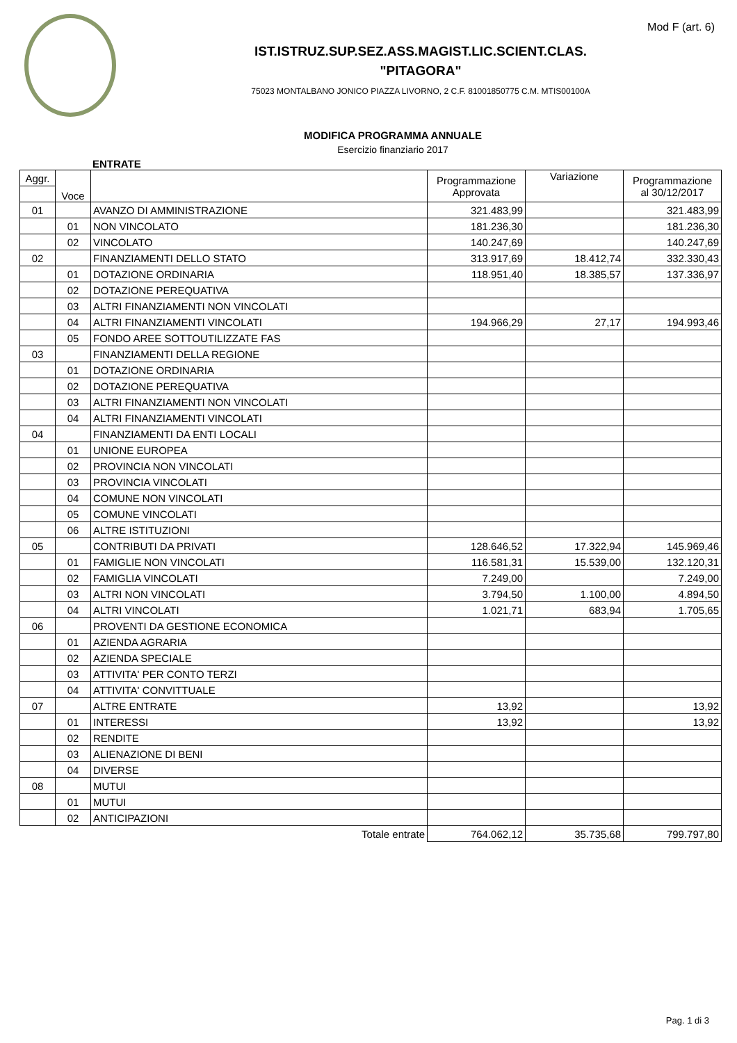Mod F (art. 6)
IST.ISTRUZ.SUP.SEZ.ASS.MAGIST.LIC.SCIENT.CLAS.
"PITAGORA"
75023 MONTALBANO JONICO PIAZZA LIVORNO, 2 C.F. 81001850775 C.M. MTIS00100A
MODIFICA PROGRAMMA ANNUALE
Esercizio finanziario 2017
ENTRATE
| Aggr. | Voce | | Programmazione Approvata | Variazione | Programmazione al 30/12/2017 |
| --- | --- | --- | --- | --- | --- |
| 01 | | AVANZO DI AMMINISTRAZIONE | 321.483,99 | | 321.483,99 |
| | 01 | NON VINCOLATO | 181.236,30 | | 181.236,30 |
| | 02 | VINCOLATO | 140.247,69 | | 140.247,69 |
| 02 | | FINANZIAMENTI DELLO STATO | 313.917,69 | 18.412,74 | 332.330,43 |
| | 01 | DOTAZIONE ORDINARIA | 118.951,40 | 18.385,57 | 137.336,97 |
| | 02 | DOTAZIONE PEREQUATIVA | | | |
| | 03 | ALTRI FINANZIAMENTI NON VINCOLATI | | | |
| | 04 | ALTRI FINANZIAMENTI VINCOLATI | 194.966,29 | 27,17 | 194.993,46 |
| | 05 | FONDO AREE SOTTOUTILIZZATE FAS | | | |
| 03 | | FINANZIAMENTI DELLA REGIONE | | | |
| | 01 | DOTAZIONE ORDINARIA | | | |
| | 02 | DOTAZIONE PEREQUATIVA | | | |
| | 03 | ALTRI FINANZIAMENTI NON VINCOLATI | | | |
| | 04 | ALTRI FINANZIAMENTI VINCOLATI | | | |
| 04 | | FINANZIAMENTI DA ENTI LOCALI | | | |
| | 01 | UNIONE EUROPEA | | | |
| | 02 | PROVINCIA NON VINCOLATI | | | |
| | 03 | PROVINCIA VINCOLATI | | | |
| | 04 | COMUNE NON VINCOLATI | | | |
| | 05 | COMUNE VINCOLATI | | | |
| | 06 | ALTRE ISTITUZIONI | | | |
| 05 | | CONTRIBUTI DA PRIVATI | 128.646,52 | 17.322,94 | 145.969,46 |
| | 01 | FAMIGLIE NON VINCOLATI | 116.581,31 | 15.539,00 | 132.120,31 |
| | 02 | FAMIGLIA VINCOLATI | 7.249,00 | | 7.249,00 |
| | 03 | ALTRI NON VINCOLATI | 3.794,50 | 1.100,00 | 4.894,50 |
| | 04 | ALTRI VINCOLATI | 1.021,71 | 683,94 | 1.705,65 |
| 06 | | PROVENTI DA GESTIONE ECONOMICA | | | |
| | 01 | AZIENDA AGRARIA | | | |
| | 02 | AZIENDA SPECIALE | | | |
| | 03 | ATTIVITA' PER CONTO TERZI | | | |
| | 04 | ATTIVITA' CONVITTUALE | | | |
| 07 | | ALTRE ENTRATE | 13,92 | | 13,92 |
| | 01 | INTERESSI | 13,92 | | 13,92 |
| | 02 | RENDITE | | | |
| | 03 | ALIENAZIONE DI BENI | | | |
| | 04 | DIVERSE | | | |
| 08 | | MUTUI | | | |
| | 01 | MUTUI | | | |
| | 02 | ANTICIPAZIONI | | | |
| Totale entrate | | | 764.062,12 | 35.735,68 | 799.797,80 |
Pag. 1 di 3